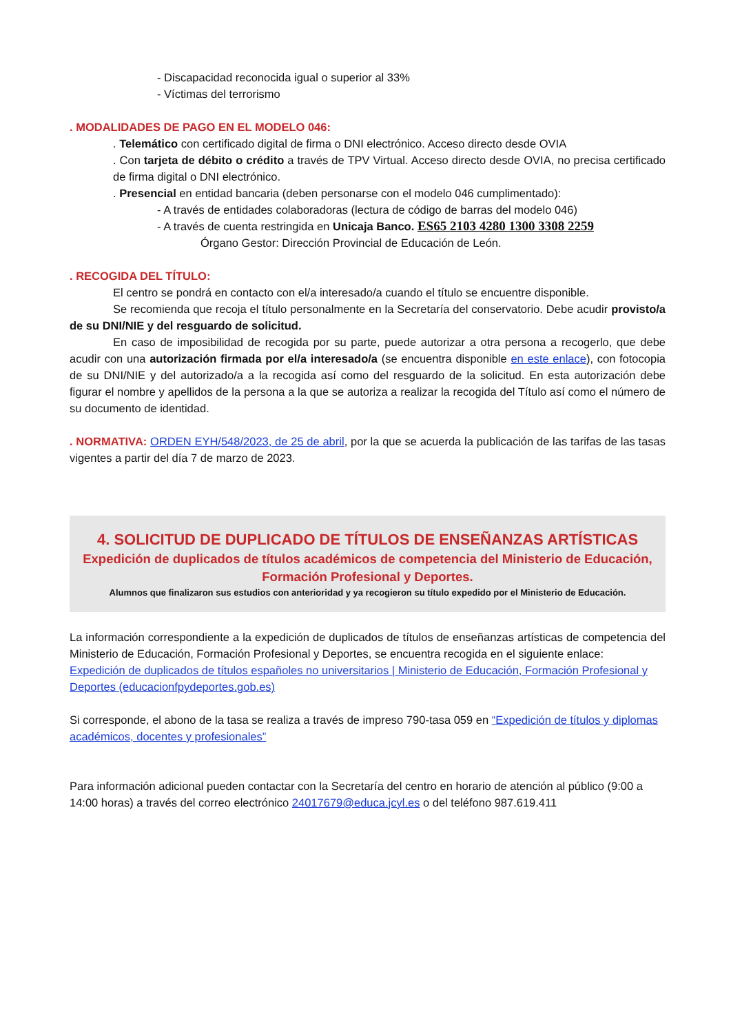- Discapacidad reconocida igual o superior al 33%
- Víctimas del terrorismo
. MODALIDADES DE PAGO EN EL MODELO 046:
. Telemático con certificado digital de firma o DNI electrónico. Acceso directo desde OVIA
. Con tarjeta de débito o crédito a través de TPV Virtual. Acceso directo desde OVIA, no precisa certificado de firma digital o DNI electrónico.
. Presencial en entidad bancaria (deben personarse con el modelo 046 cumplimentado):
- A través de entidades colaboradoras (lectura de código de barras del modelo 046)
- A través de cuenta restringida en Unicaja Banco. ES65 2103 4280 1300 3308 2259
Órgano Gestor: Dirección Provincial de Educación de León.
. RECOGIDA DEL TÍTULO:
El centro se pondrá en contacto con el/a interesado/a cuando el título se encuentre disponible.
Se recomienda que recoja el título personalmente en la Secretaría del conservatorio. Debe acudir provisto/a de su DNI/NIE y del resguardo de solicitud.
En caso de imposibilidad de recogida por su parte, puede autorizar a otra persona a recogerlo, que debe acudir con una autorización firmada por el/a interesado/a (se encuentra disponible en este enlace), con fotocopia de su DNI/NIE y del autorizado/a a la recogida así como del resguardo de la solicitud. En esta autorización debe figurar el nombre y apellidos de la persona a la que se autoriza a realizar la recogida del Título así como el número de su documento de identidad.
. NORMATIVA: ORDEN EYH/548/2023, de 25 de abril, por la que se acuerda la publicación de las tarifas de las tasas vigentes a partir del día 7 de marzo de 2023.
4. SOLICITUD DE DUPLICADO DE TÍTULOS DE ENSEÑANZAS ARTÍSTICAS
Expedición de duplicados de títulos académicos de competencia del Ministerio de Educación, Formación Profesional y Deportes.
Alumnos que finalizaron sus estudios con anterioridad y ya recogieron su título expedido por el Ministerio de Educación.
La información correspondiente a la expedición de duplicados de títulos de enseñanzas artísticas de competencia del Ministerio de Educación, Formación Profesional y Deportes, se encuentra recogida en el siguiente enlace:
Expedición de duplicados de títulos españoles no universitarios | Ministerio de Educación, Formación Profesional y Deportes (educacionfpydeportes.gob.es)
Si corresponde, el abono de la tasa se realiza a través de impreso 790-tasa 059 en “Expedición de títulos y diplomas académicos, docentes y profesionales”
Para información adicional pueden contactar con la Secretaría del centro en horario de atención al público (9:00 a 14:00 horas) a través del correo electrónico 24017679@educa.jcyl.es o del teléfono 987.619.411